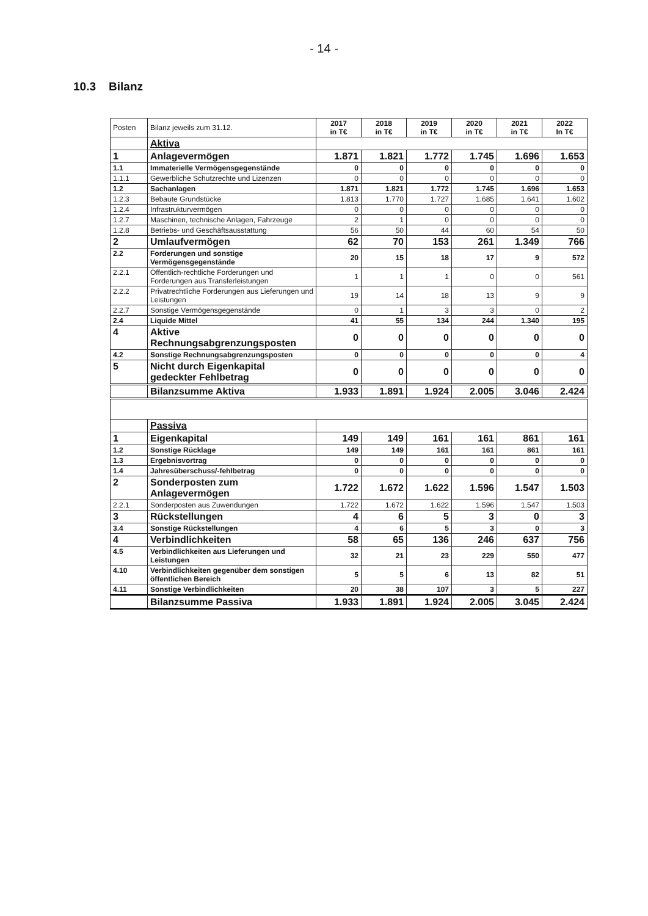- 14 -
10.3 Bilanz
| Posten | Bilanz jeweils zum 31.12. | 2017 in T€ | 2018 in T€ | 2019 in T€ | 2020 in T€ | 2021 in T€ | 2022 In T€ |
| | Aktiva | | | | | | |
| 1 | Anlagevermögen | 1.871 | 1.821 | 1.772 | 1.745 | 1.696 | 1.653 |
| 1.1 | Immaterielle Vermögensgegenstände | 0 | 0 | 0 | 0 | 0 | 0 |
| 1.1.1 | Gewerbliche Schutzrechte und Lizenzen | 0 | 0 | 0 | 0 | 0 | 0 |
| 1.2 | Sachanlagen | 1.871 | 1.821 | 1.772 | 1.745 | 1.696 | 1.653 |
| 1.2.3 | Bebaute Grundstücke | 1.813 | 1.770 | 1.727 | 1.685 | 1.641 | 1.602 |
| 1.2.4 | Infrastrukturvermögen | 0 | 0 | 0 | 0 | 0 | 0 |
| 1.2.7 | Maschinen, technische Anlagen, Fahrzeuge | 2 | 1 | 0 | 0 | 0 | 0 |
| 1.2.8 | Betriebs- und Geschäftsausstattung | 56 | 50 | 44 | 60 | 54 | 50 |
| 2 | Umlaufvermögen | 62 | 70 | 153 | 261 | 1.349 | 766 |
| 2.2 | Forderungen und sonstige Vermögensgegenstände | 20 | 15 | 18 | 17 | 9 | 572 |
| 2.2.1 | Öffentlich-rechtliche Forderungen und Forderungen aus Transferleistungen | 1 | 1 | 1 | 0 | 0 | 561 |
| 2.2.2 | Privatrechtliche Forderungen aus Lieferungen und Leistungen | 19 | 14 | 18 | 13 | 9 | 9 |
| 2.2.7 | Sonstige Vermögensgegenstände | 0 | 1 | 3 | 3 | 0 | 2 |
| 2.4 | Liquide Mittel | 41 | 55 | 134 | 244 | 1.340 | 195 |
| 4 | Aktive Rechnungsabgrenzungsposten | 0 | 0 | 0 | 0 | 0 | 0 |
| 4.2 | Sonstige Rechnungsabgrenzungsposten | 0 | 0 | 0 | 0 | 0 | 4 |
| 5 | Nicht durch Eigenkapital gedeckter Fehlbetrag | 0 | 0 | 0 | 0 | 0 | 0 |
| | Bilanzsumme Aktiva | 1.933 | 1.891 | 1.924 | 2.005 | 3.046 | 2.424 |
| | Passiva | | | | | | |
| 1 | Eigenkapital | 149 | 149 | 161 | 161 | 861 | 161 |
| 1.2 | Sonstige Rücklage | 149 | 149 | 161 | 161 | 861 | 161 |
| 1.3 | Ergebnisvortrag | 0 | 0 | 0 | 0 | 0 | 0 |
| 1.4 | Jahresüberschuss/-fehlbetrag | 0 | 0 | 0 | 0 | 0 | 0 |
| 2 | Sonderposten zum Anlagevermögen | 1.722 | 1.672 | 1.622 | 1.596 | 1.547 | 1.503 |
| 2.2.1 | Sonderposten aus Zuwendungen | 1.722 | 1.672 | 1.622 | 1.596 | 1.547 | 1.503 |
| 3 | Rückstellungen | 4 | 6 | 5 | 3 | 0 | 3 |
| 3.4 | Sonstige Rückstellungen | 4 | 6 | 5 | 3 | 0 | 3 |
| 4 | Verbindlichkeiten | 58 | 65 | 136 | 246 | 637 | 756 |
| 4.5 | Verbindlichkeiten aus Lieferungen und Leistungen | 32 | 21 | 23 | 229 | 550 | 477 |
| 4.10 | Verbindlichkeiten gegenüber dem sonstigen öffentlichen Bereich | 5 | 5 | 6 | 13 | 82 | 51 |
| 4.11 | Sonstige Verbindlichkeiten | 20 | 38 | 107 | 3 | 5 | 227 |
| | Bilanzsumme Passiva | 1.933 | 1.891 | 1.924 | 2.005 | 3.045 | 2.424 |